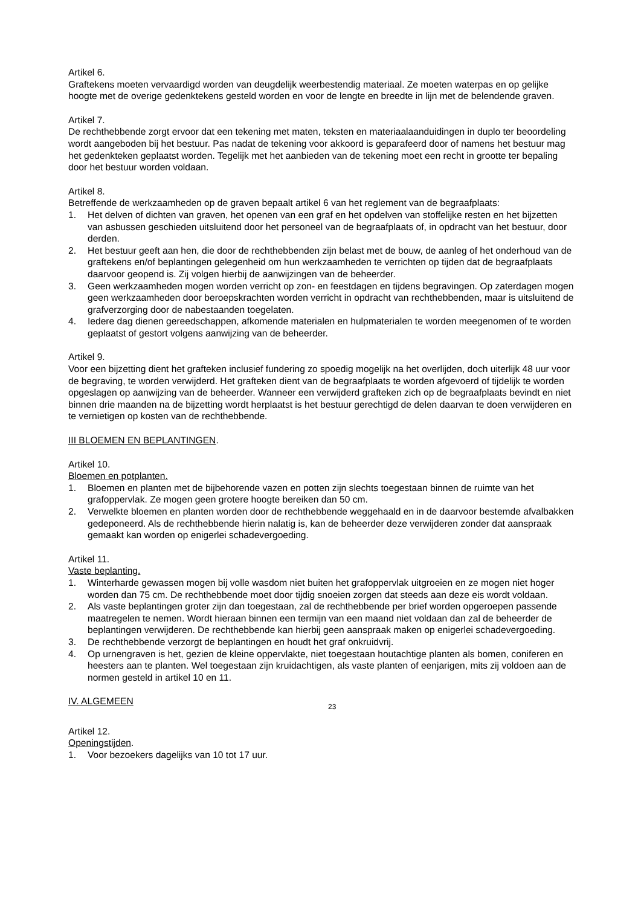Artikel 6.
Graftekens moeten vervaardigd worden van deugdelijk weerbestendig materiaal. Ze moeten waterpas en op gelijke hoogte met de overige gedenktekens gesteld worden en voor de lengte en breedte in lijn met de belendende graven.
Artikel 7.
De rechthebbende zorgt ervoor dat een tekening met maten, teksten en materiaalaanduidingen in duplo ter beoordeling wordt aangeboden bij het bestuur. Pas nadat de tekening voor akkoord is geparafeerd door of namens het bestuur mag het gedenkteken geplaatst worden. Tegelijk met het aanbieden van de tekening moet een recht in grootte ter bepaling door het bestuur worden voldaan.
Artikel 8.
Betreffende de werkzaamheden op de graven bepaalt artikel 6 van het reglement van de begraafplaats:
1. Het delven of dichten van graven, het openen van een graf en het opdelven van stoffelijke resten en het bijzetten van asbussen geschieden uitsluitend door het personeel van de begraafplaats of, in opdracht van het bestuur, door derden.
2. Het bestuur geeft aan hen, die door de rechthebbenden zijn belast met de bouw, de aanleg of het onderhoud van de graftekens en/of beplantingen gelegenheid om hun werkzaamheden te verrichten op tijden dat de begraafplaats daarvoor geopend is. Zij volgen hierbij de aanwijzingen van de beheerder.
3. Geen werkzaamheden mogen worden verricht op zon- en feestdagen en tijdens begravingen. Op zaterdagen mogen geen werkzaamheden door beroepskrachten worden verricht in opdracht van rechthebbenden, maar is uitsluitend de grafverzorging door de nabestaanden toegelaten.
4. Iedere dag dienen gereedschappen, afkomende materialen en hulpmaterialen te worden meegenomen of te worden geplaatst of gestort volgens aanwijzing van de beheerder.
Artikel 9.
Voor een bijzetting dient het grafteken inclusief fundering zo spoedig mogelijk na het overlijden, doch uiterlijk 48 uur voor de begraving, te worden verwijderd. Het grafteken dient van de begraafplaats te worden afgevoerd of tijdelijk te worden opgeslagen op aanwijzing van de beheerder. Wanneer een verwijderd grafteken zich op de begraafplaats bevindt en niet binnen drie maanden na de bijzetting wordt herplaatst is het bestuur gerechtigd de delen daarvan te doen verwijderen en te vernietigen op kosten van de rechthebbende.
III BLOEMEN EN BEPLANTINGEN.
Artikel 10.
Bloemen en potplanten.
1. Bloemen en planten met de bijbehorende vazen en potten zijn slechts toegestaan binnen de ruimte van het grafoppervlak. Ze mogen geen grotere hoogte bereiken dan 50 cm.
2. Verwelkte bloemen en planten worden door de rechthebbende weggehaald en in de daarvoor bestemde afvalbakken gedeponeerd. Als de rechthebbende hierin nalatig is, kan de beheerder deze verwijderen zonder dat aanspraak gemaakt kan worden op enigerlei schadevergoeding.
Artikel 11.
Vaste beplanting.
1. Winterharde gewassen mogen bij volle wasdom niet buiten het grafoppervlak uitgroeien en ze mogen niet hoger worden dan 75 cm. De rechthebbende moet door tijdig snoeien zorgen dat steeds aan deze eis wordt voldaan.
2. Als vaste beplantingen groter zijn dan toegestaan, zal de rechthebbende per brief worden opgeroepen passende maatregelen te nemen. Wordt hieraan binnen een termijn van een maand niet voldaan dan zal de beheerder de beplantingen verwijderen. De rechthebbende kan hierbij geen aanspraak maken op enigerlei schadevergoeding.
3. De rechthebbende verzorgt de beplantingen en houdt het graf onkruidvrij.
4. Op urnengraven is het, gezien de kleine oppervlakte, niet toegestaan houtachtige planten als bomen, coniferen en heesters aan te planten. Wel toegestaan zijn kruidachtigen, als vaste planten of eenjarigen, mits zij voldoen aan de normen gesteld in artikel 10 en 11.
IV. ALGEMEEN
23
Artikel 12.
Openingstijden.
1. Voor bezoekers dagelijks van 10 tot 17 uur.